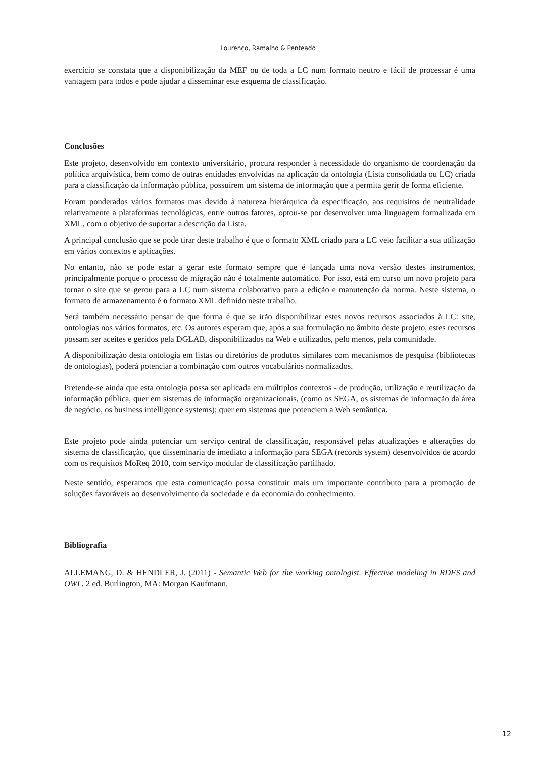Lourenço, Ramalho & Penteado
exercício se constata que a disponibilização da MEF ou de toda a LC num formato neutro e fácil de processar é uma vantagem para todos e pode ajudar a disseminar este esquema de classificação.
Conclusões
Este projeto, desenvolvido em contexto universitário, procura responder à necessidade do organismo de coordenação da política arquivística, bem como de outras entidades envolvidas na aplicação da ontologia (Lista consolidada ou LC) criada para a classificação da informação pública, possuírem um sistema de informação que a permita gerir de forma eficiente.
Foram ponderados vários formatos mas devido à natureza hierárquica da especificação, aos requisitos de neutralidade relativamente a plataformas tecnológicas, entre outros fatores, optou-se por desenvolver uma linguagem formalizada em XML, com o objetivo de suportar a descrição da Lista.
A principal conclusão que se pode tirar deste trabalho é que o formato XML criado para a LC veio facilitar a sua utilização em vários contextos e aplicações.
No entanto, não se pode estar a gerar este formato sempre que é lançada uma nova versão destes instrumentos, principalmente porque o processo de migração não é totalmente automático. Por isso, está em curso um novo projeto para tornar o site que se gerou para a LC num sistema colaborativo para a edição e manutenção da norma. Neste sistema, o formato de armazenamento é o formato XML definido neste trabalho.
Será também necessário pensar de que forma é que se irão disponibilizar estes novos recursos associados à LC: site, ontologias nos vários formatos, etc. Os autores esperam que, após a sua formulação no âmbito deste projeto, estes recursos possam ser aceites e geridos pela DGLAB, disponibilizados na Web e utilizados, pelo menos, pela comunidade.
A disponibilização desta ontologia em listas ou diretórios de produtos similares com mecanismos de pesquisa (bibliotecas de ontologias), poderá potenciar a combinação com outros vocabulários normalizados.
Pretende-se ainda que esta ontologia possa ser aplicada em múltiplos contextos - de produção, utilização e reutilização da informação pública, quer em sistemas de informação organizacionais, (como os SEGA, os sistemas de informação da área de negócio, os business intelligence systems); quer em sistemas que potenciem a Web semântica.
Este projeto pode ainda potenciar um serviço central de classificação, responsável pelas atualizações e alterações do sistema de classificação, que disseminaria de imediato a informação para SEGA (records system) desenvolvidos de acordo com os requisitos MoReq 2010, com serviço modular de classificação partilhado.
Neste sentido, esperamos que esta comunicação possa constituir mais um importante contributo para a promoção de soluções favoráveis ao desenvolvimento da sociedade e da economia do conhecimento.
Bibliografia
ALLEMANG, D. & HENDLER, J. (2011) - Semantic Web for the working ontologist. Effective modeling in RDFS and OWL. 2 ed. Burlington, MA: Morgan Kaufmann.
12